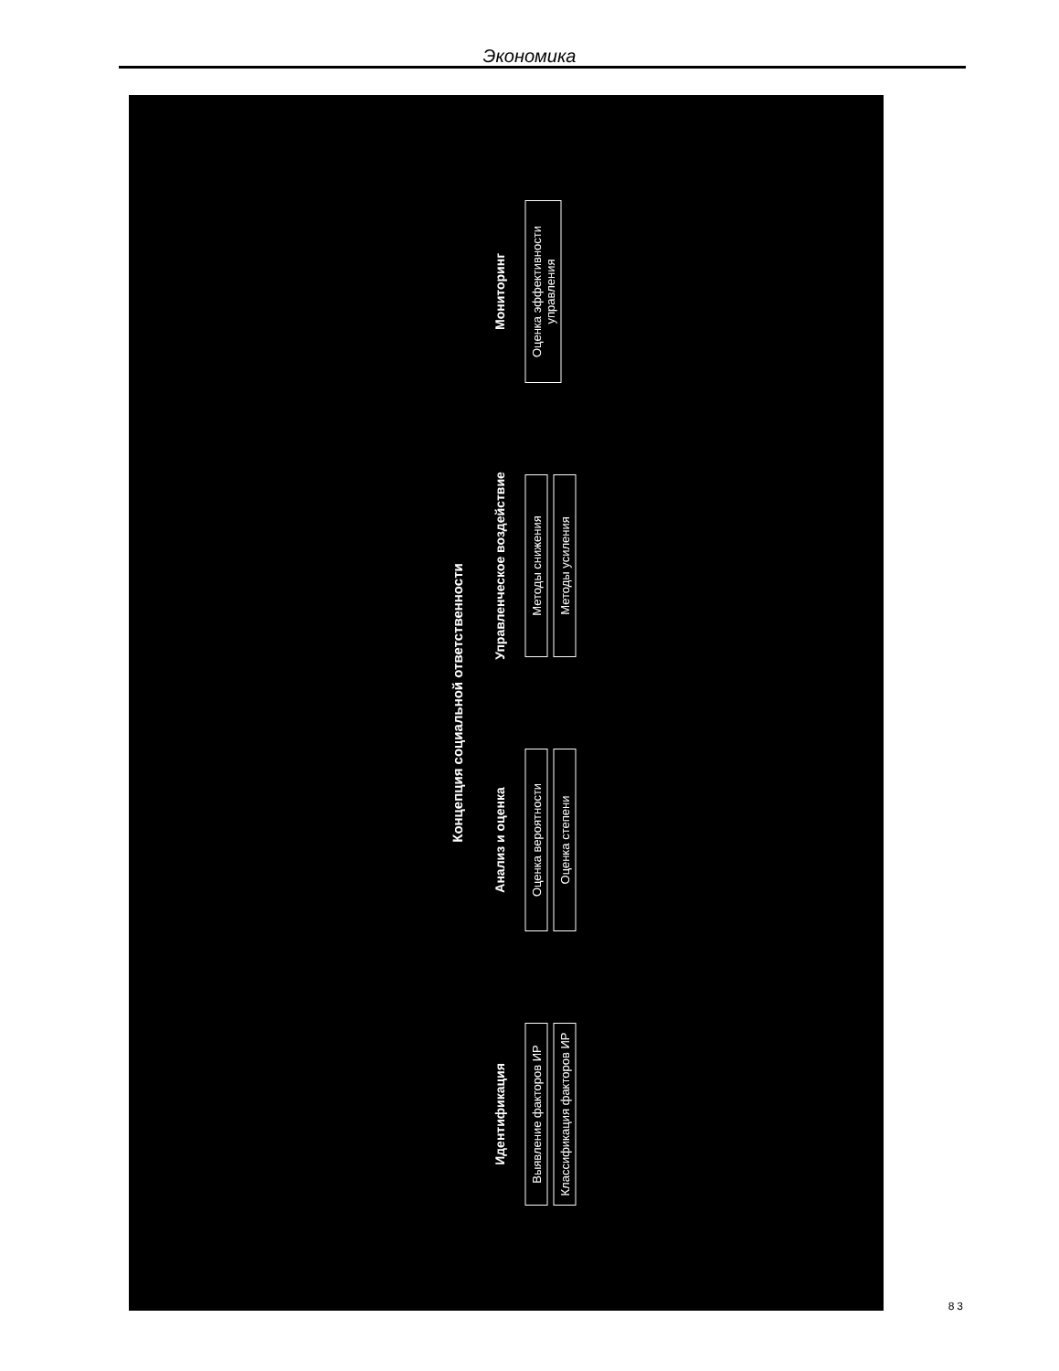Экономика
Концепция социальной ответственности
Идентификация
Выявление факторов ИР
Классификация факторов ИР
Анализ и оценка
Оценка вероятности
Оценка степени
Управленческое воздействие
Методы снижения
Методы усиления
Мониторинг
Оценка эффективности управления
83